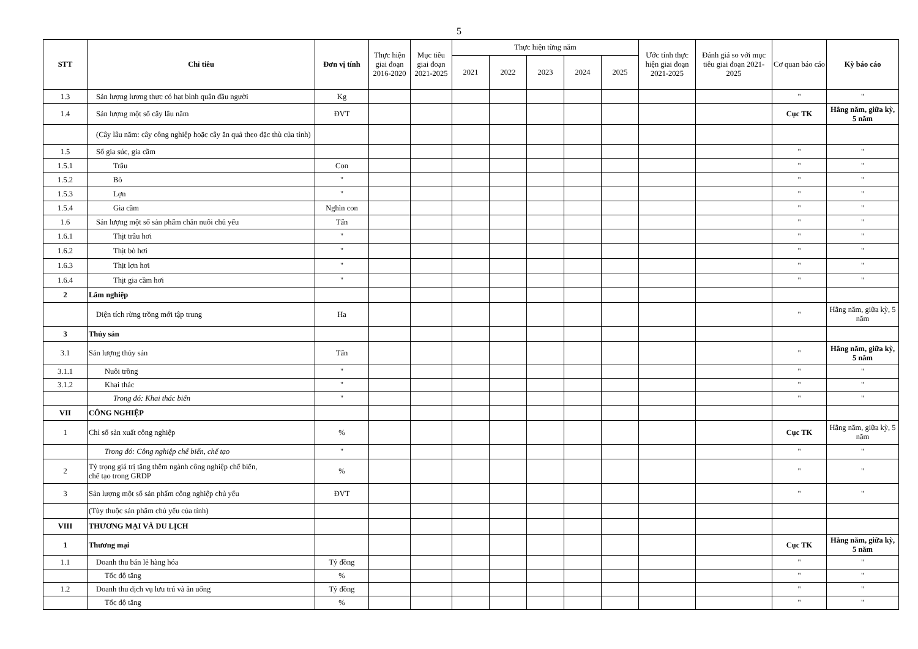5
| STT | Chỉ tiêu | Đơn vị tính | Thực hiện giai đoạn 2016-2020 | Mục tiêu giai đoạn 2021-2025 | Thực hiện từng năm | | | | | Ước tính thực hiện giai đoạn 2021-2025 | Đánh giá so với mục tiêu giai đoạn 2021-2025 | Cơ quan báo cáo | Kỳ báo cáo |
| --- | --- | --- | --- | --- | --- | --- | --- | --- | --- | --- | --- | --- | --- |
| | | | | | 2021 | 2022 | 2023 | 2024 | 2025 | | | | |
| 1.3 | Sản lượng lương thực có hạt bình quân đầu người | Kg | | | | | | | | | | " | " |
| 1.4 | Sản lượng một số cây lâu năm | ĐVT | | | | | | | | | | Cục TK | Hằng năm, giữa kỳ, 5 năm |
| | (Cây lâu năm: cây công nghiệp hoặc cây ăn quả theo đặc thù của tỉnh) | | | | | | | | | | | | |
| 1.5 | Số gia súc, gia cầm | | | | | | | | | | | " | " |
| 1.5.1 | Trâu | Con | | | | | | | | | | " | " |
| 1.5.2 | Bò | " | | | | | | | | | | " | " |
| 1.5.3 | Lợn | " | | | | | | | | | | " | " |
| 1.5.4 | Gia cầm | Nghìn con | | | | | | | | | | " | " |
| 1.6 | Sản lượng một số sản phẩm chăn nuôi chủ yếu | Tấn | | | | | | | | | | " | " |
| 1.6.1 | Thịt trâu hơi | " | | | | | | | | | | " | " |
| 1.6.2 | Thịt bò hơi | " | | | | | | | | | | " | " |
| 1.6.3 | Thịt lợn hơi | " | | | | | | | | | | " | " |
| 1.6.4 | Thịt gia cầm hơi | " | | | | | | | | | | " | " |
| 2 | Lâm nghiệp | | | | | | | | | | | | |
| | Diện tích rừng trồng mới tập trung | Ha | | | | | | | | | | " | Hằng năm, giữa kỳ, 5 năm |
| 3 | Thủy sản | | | | | | | | | | | | |
| 3.1 | Sản lượng thủy sản | Tấn | | | | | | | | | | " | Hằng năm, giữa kỳ, 5 năm |
| 3.1.1 | Nuôi trồng | " | | | | | | | | | | " | " |
| 3.1.2 | Khai thác | " | | | | | | | | | | " | " |
| | Trong đó: Khai thác biển | " | | | | | | | | | | " | " |
| VII | CÔNG NGHIỆP | | | | | | | | | | | | |
| 1 | Chỉ số sản xuất công nghiệp | % | | | | | | | | | | Cục TK | Hằng năm, giữa kỳ, 5 năm |
| | Trong đó: Công nghiệp chế biến, chế tạo | " | | | | | | | | | | " | " |
| 2 | Tỷ trọng giá trị tăng thêm ngành công nghiệp chế biến, chế tạo trong GRDP | % | | | | | | | | | | " | " |
| 3 | Sản lượng một số sản phẩm công nghiệp chủ yếu | ĐVT | | | | | | | | | | " | " |
| | (Tùy thuộc sản phẩm chủ yếu của tỉnh) | | | | | | | | | | | | |
| VIII | THƯƠNG MẠI VÀ DU LỊCH | | | | | | | | | | | | |
| 1 | Thương mại | | | | | | | | | | | Cục TK | Hằng năm, giữa kỳ, 5 năm |
| 1.1 | Doanh thu bán lẻ hàng hóa | Tỷ đồng | | | | | | | | | | " | " |
| | Tốc độ tăng | % | | | | | | | | | | " | " |
| 1.2 | Doanh thu dịch vụ lưu trú và ăn uống | Tỷ đồng | | | | | | | | | | " | " |
| | Tốc độ tăng | % | | | | | | | | | | " | " |